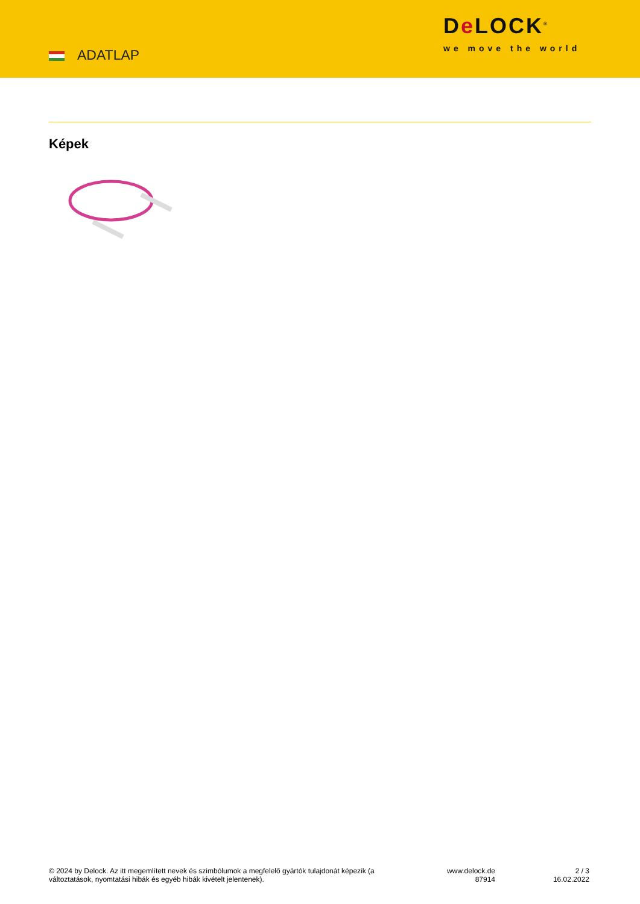ADATLAP
De LOCK<sup>®</sup>
we move the world
Képek
© 2024 by Delock. Az itt megemlített nevek és szimbólumok a megfelelő gyártók tulajdonát képezik (a változtatások, nyomtatási hibák és egyéb hibák kivételt jelentenek).
www.delock.de
87914
2 / 3
16.02.2022